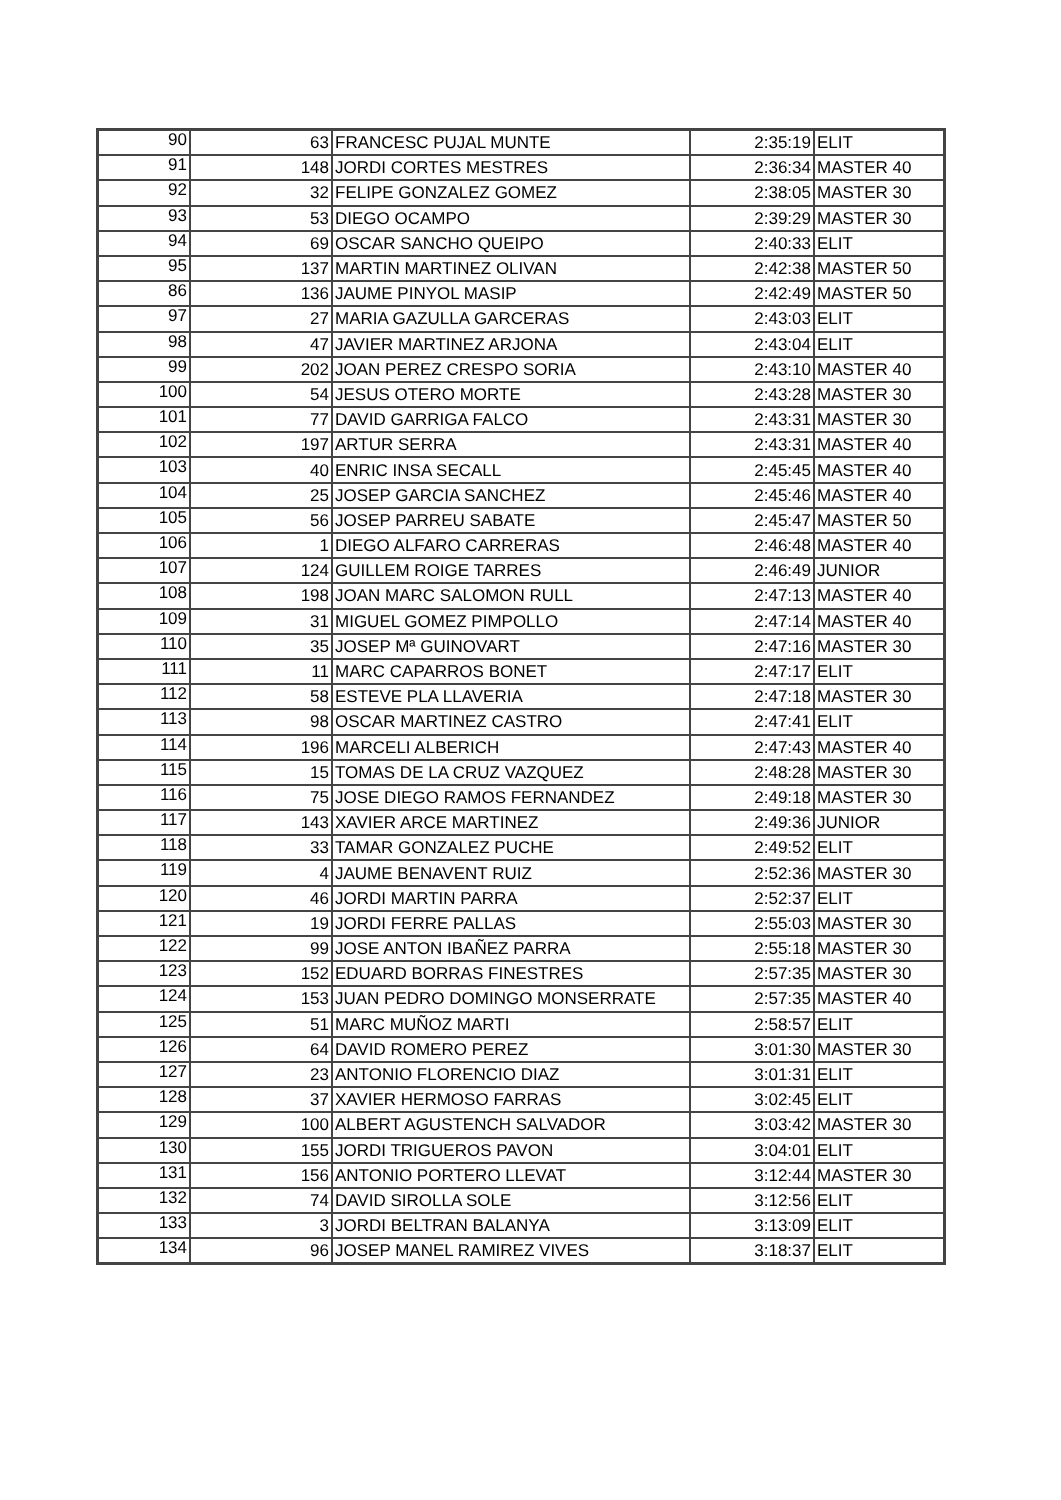| 90 | 63 | FRANCESC PUJAL MUNTE | 2:35:19 | ELIT |
| 91 | 148 | JORDI CORTES MESTRES | 2:36:34 | MASTER 40 |
| 92 | 32 | FELIPE GONZALEZ GOMEZ | 2:38:05 | MASTER 30 |
| 93 | 53 | DIEGO OCAMPO | 2:39:29 | MASTER 30 |
| 94 | 69 | OSCAR SANCHO QUEIPO | 2:40:33 | ELIT |
| 95 | 137 | MARTIN MARTINEZ OLIVAN | 2:42:38 | MASTER 50 |
| 86 | 136 | JAUME PINYOL MASIP | 2:42:49 | MASTER 50 |
| 97 | 27 | MARIA GAZULLA GARCERAS | 2:43:03 | ELIT |
| 98 | 47 | JAVIER MARTINEZ ARJONA | 2:43:04 | ELIT |
| 99 | 202 | JOAN PEREZ CRESPO SORIA | 2:43:10 | MASTER 40 |
| 100 | 54 | JESUS OTERO MORTE | 2:43:28 | MASTER 30 |
| 101 | 77 | DAVID GARRIGA FALCO | 2:43:31 | MASTER 30 |
| 102 | 197 | ARTUR SERRA | 2:43:31 | MASTER 40 |
| 103 | 40 | ENRIC INSA SECALL | 2:45:45 | MASTER 40 |
| 104 | 25 | JOSEP GARCIA SANCHEZ | 2:45:46 | MASTER 40 |
| 105 | 56 | JOSEP PARREU SABATE | 2:45:47 | MASTER 50 |
| 106 | 1 | DIEGO ALFARO CARRERAS | 2:46:48 | MASTER 40 |
| 107 | 124 | GUILLEM ROIGE TARRES | 2:46:49 | JUNIOR |
| 108 | 198 | JOAN MARC SALOMON RULL | 2:47:13 | MASTER 40 |
| 109 | 31 | MIGUEL GOMEZ PIMPOLLO | 2:47:14 | MASTER 40 |
| 110 | 35 | JOSEP Mª GUINOVART | 2:47:16 | MASTER 30 |
| 111 | 11 | MARC CAPARROS BONET | 2:47:17 | ELIT |
| 112 | 58 | ESTEVE PLA LLAVERIA | 2:47:18 | MASTER 30 |
| 113 | 98 | OSCAR MARTINEZ CASTRO | 2:47:41 | ELIT |
| 114 | 196 | MARCELI ALBERICH | 2:47:43 | MASTER 40 |
| 115 | 15 | TOMAS DE LA CRUZ VAZQUEZ | 2:48:28 | MASTER 30 |
| 116 | 75 | JOSE DIEGO RAMOS FERNANDEZ | 2:49:18 | MASTER 30 |
| 117 | 143 | XAVIER ARCE MARTINEZ | 2:49:36 | JUNIOR |
| 118 | 33 | TAMAR GONZALEZ PUCHE | 2:49:52 | ELIT |
| 119 | 4 | JAUME BENAVENT RUIZ | 2:52:36 | MASTER 30 |
| 120 | 46 | JORDI MARTIN PARRA | 2:52:37 | ELIT |
| 121 | 19 | JORDI FERRE PALLAS | 2:55:03 | MASTER 30 |
| 122 | 99 | JOSE ANTON IBAÑEZ PARRA | 2:55:18 | MASTER 30 |
| 123 | 152 | EDUARD BORRAS FINESTRES | 2:57:35 | MASTER 30 |
| 124 | 153 | JUAN PEDRO DOMINGO MONSERRATE | 2:57:35 | MASTER 40 |
| 125 | 51 | MARC MUÑOZ MARTI | 2:58:57 | ELIT |
| 126 | 64 | DAVID ROMERO PEREZ | 3:01:30 | MASTER 30 |
| 127 | 23 | ANTONIO FLORENCIO DIAZ | 3:01:31 | ELIT |
| 128 | 37 | XAVIER HERMOSO FARRAS | 3:02:45 | ELIT |
| 129 | 100 | ALBERT AGUSTENCH SALVADOR | 3:03:42 | MASTER 30 |
| 130 | 155 | JORDI TRIGUEROS PAVON | 3:04:01 | ELIT |
| 131 | 156 | ANTONIO PORTERO LLEVAT | 3:12:44 | MASTER 30 |
| 132 | 74 | DAVID SIROLLA SOLE | 3:12:56 | ELIT |
| 133 | 3 | JORDI BELTRAN BALANYA | 3:13:09 | ELIT |
| 134 | 96 | JOSEP MANEL RAMIREZ VIVES | 3:18:37 | ELIT |